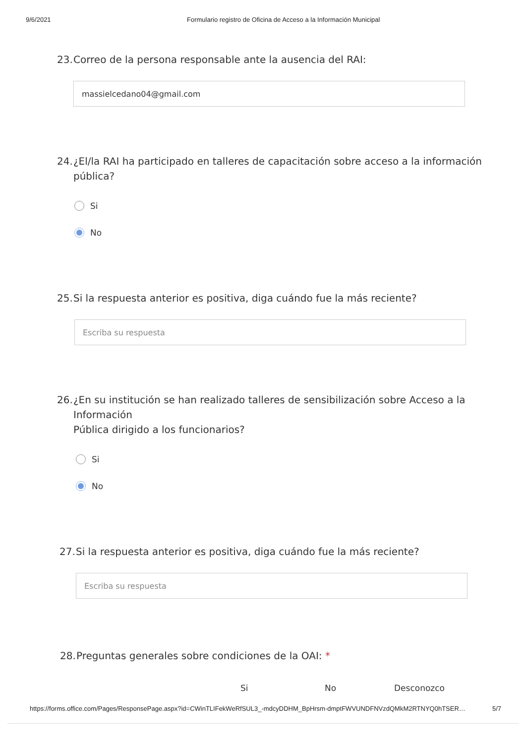9/6/2021 Formulario registro de Oficina de Acceso a la Información Municipal
23. Correo de la persona responsable ante la ausencia del RAI:
massielcedano04@gmail.com
24. ¿El/la RAI ha participado en talleres de capacitación sobre acceso a la información
pública?
Si
No
25. Si la respuesta anterior es positiva, diga cuándo fue la más reciente?
Escriba su respuesta
26. ¿En su institución se han realizado talleres de sensibilización sobre Acceso a la
Información
Pública dirigido a los funcionarios?
Si
No
27. Si la respuesta anterior es positiva, diga cuándo fue la más reciente?
Escriba su respuesta
28. Preguntas generales sobre condiciones de la OAI: *
Si No Desconozco
https://forms.office.com/Pages/ResponsePage.aspx?id=CWinTLIFekWeRfSUL3_-mdcyDDHM_BpHrsm-dmptFWVUNDFNVzdQMkM2RTNYQ0hTSER… 5/7